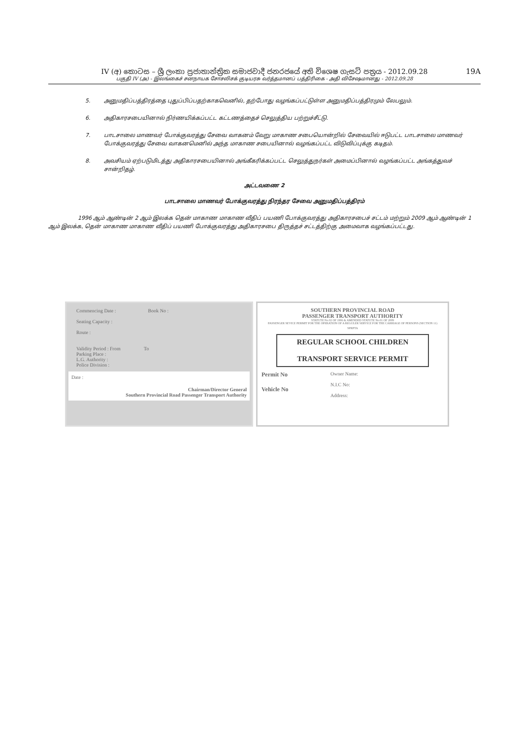IV (අ) කොටස – ශ්‍රී ලංකා ප්‍රජාතාන්ත්‍රික සමාජවාදී ජනරජයේ අති විශෙෂ ගැසට් පත්‍රය - 2012.09.28
19A
பகுதி IV (அ) - இலங்கைச் சனநாயக சோசலிசக் குடியரசு வர்த்தமானப் பத்திரிகை - அதி விசேஷமானது - 2012.09.28
5. அனுமதிப்பத்திரத்தை புதுப்பிப்பதற்காகவெனில், தற்போது வழங்கப்பட்டுள்ள அனுமதிப்பத்திரமும் லேபலும்.
6. அதிகாரசபையினால் நிர்ணயிக்கப்பட்ட கட்டணத்தைச் செலுத்திய பற்றுச்சீட்டு.
7. பாடசாலை மாணவர் போக்குவரத்து சேவை வாகனம் வேறு மாகாண சபையொன்றில் சேவையில் ஈடுபட்ட பாடசாலை மாணவர் போக்குவரத்து சேவை வாகனமெனில் அந்த மாகாண சபையினால் வழங்கப்பட்ட விடுவிப்புக்கு கடிதம்.
8. அவசியம் ஏற்படுமிடத்து அதிகாரசபையினால் அங்கீகரிக்கப்பட்ட செலுத்துநர்கள் அமைப்பினால் வழங்கப்பட்ட அங்கத்துவச் சான்றிதழ்.
அட்டவணை 2
பாடசாலை மாணவர் போக்குவரத்து நிரந்தர சேவை அனுமதிப்பத்திரம்
1996 ஆம் ஆண்டின் 2 ஆம் இலக்க தென் மாகாண மாகாண வீதிப் பயணி போக்குவரத்து அதிகாரசபைச் சட்டம் மற்றும் 2009 ஆம் ஆண்டின் 1 ஆம் இலக்க, தென் மாகாண மாகாண வீதிப் பயணி போக்குவரத்து அதிகாரசபை திருத்தச் சட்டத்திற்கு அமைவாக வழங்கப்பட்டது.
Commencing Date : Book No :
Seating Capacity :
Route :
Validity Period : From To
Parking Place :
L.G. Authority :
Police Division :
Date :
Chairman/Director General
Southern Provincial Road Passenger Transport Authority
SOUTHERN PROVINCIAL ROAD
PASSENGER TRANSPORT AUTHORITY
STATUTE No.02 OF 1996 & AMENDED STATUTE No.01 OF 2009
PASSENGER SEVICE PERMIT FOR THE OPERATION OF A REGULER SERVICE FOR THE CARRIAGE OF PERSONS (SECTION 11)
SPRPTA
REGULAR SCHOOL CHILDREN
TRANSPORT SERVICE PERMIT
Permit No
Vehicle No
Owner Name:
N.I.C No:
Address: